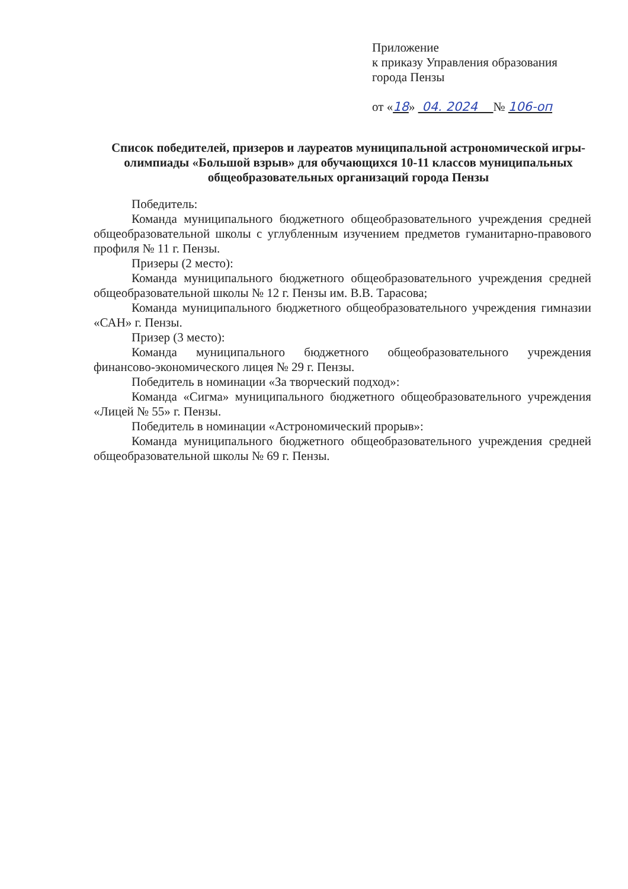Приложение
к приказу Управления образования
города Пензы
от «18» 04. 2024 № 106-оп
Список победителей, призеров и лауреатов муниципальной астрономической игры-олимпиады «Большой взрыв» для обучающихся 10-11 классов муниципальных общеобразовательных организаций города Пензы
Победитель:
Команда муниципального бюджетного общеобразовательного учреждения средней общеобразовательной школы с углубленным изучением предметов гуманитарно-правового профиля № 11 г. Пензы.
Призеры (2 место):
Команда муниципального бюджетного общеобразовательного учреждения средней общеобразовательной школы № 12 г. Пензы им. В.В. Тарасова;
Команда муниципального бюджетного общеобразовательного учреждения гимназии «САН» г. Пензы.
Призер (3 место):
Команда муниципального бюджетного общеобразовательного учреждения финансово-экономического лицея № 29 г. Пензы.
Победитель в номинации «За творческий подход»:
Команда «Сигма» муниципального бюджетного общеобразовательного учреждения «Лицей № 55» г. Пензы.
Победитель в номинации «Астрономический прорыв»:
Команда муниципального бюджетного общеобразовательного учреждения средней общеобразовательной школы № 69 г. Пензы.